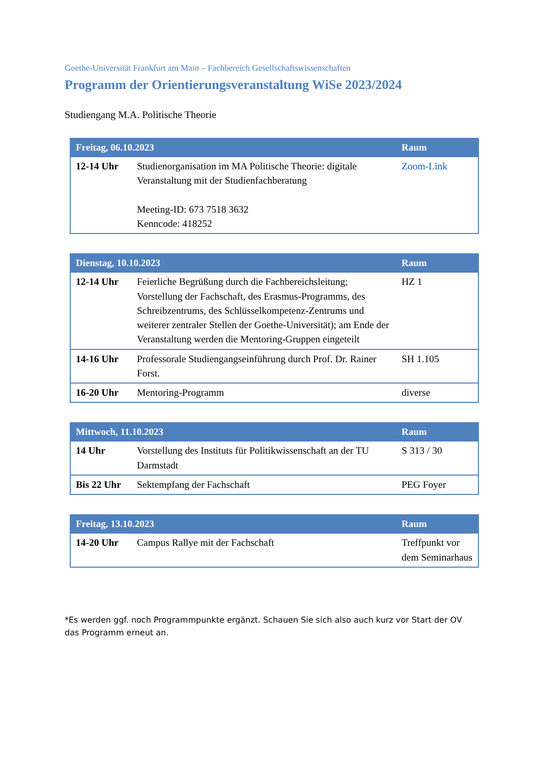Goethe-Universität Frankfurt am Main – Fachbereich Gesellschaftswissenschaften
Programm der Orientierungsveranstaltung WiSe 2023/2024
Studiengang M.A. Politische Theorie
| Freitag, 06.10.2023 | | Raum |
| --- | --- | --- |
| 12-14 Uhr | Studienorganisation im MA Politische Theorie: digitale Veranstaltung mit der Studienfachberatung Meeting-ID: 673 7518 3632 Kenncode: 418252 | Zoom-Link |
| Dienstag, 10.10.2023 | | Raum |
| --- | --- | --- |
| 12-14 Uhr | Feierliche Begrüßung durch die Fachbereichsleitung; Vorstellung der Fachschaft, des Erasmus-Programms, des Schreibzentrums, des Schlüsselkompetenz-Zentrums und weiterer zentraler Stellen der Goethe-Universität); am Ende der Veranstaltung werden die Mentoring-Gruppen eingeteilt | HZ 1 |
| 14-16 Uhr | Professorale Studiengangseinführung durch Prof. Dr. Rainer Forst. | SH 1.105 |
| 16-20 Uhr | Mentoring-Programm | diverse |
| Mittwoch, 11.10.2023 | | Raum |
| --- | --- | --- |
| 14 Uhr | Vorstellung des Instituts für Politikwissenschaft an der TU Darmstadt | S 313 / 30 |
| Bis 22 Uhr | Sektempfang der Fachschaft | PEG Foyer |
| Freitag, 13.10.2023 | | Raum |
| --- | --- | --- |
| 14-20 Uhr | Campus Rallye mit der Fachschaft | Treffpunkt vor dem Seminarhaus |
*Es werden ggf. noch Programmpunkte ergänzt. Schauen Sie sich also auch kurz vor Start der OV das Programm erneut an.